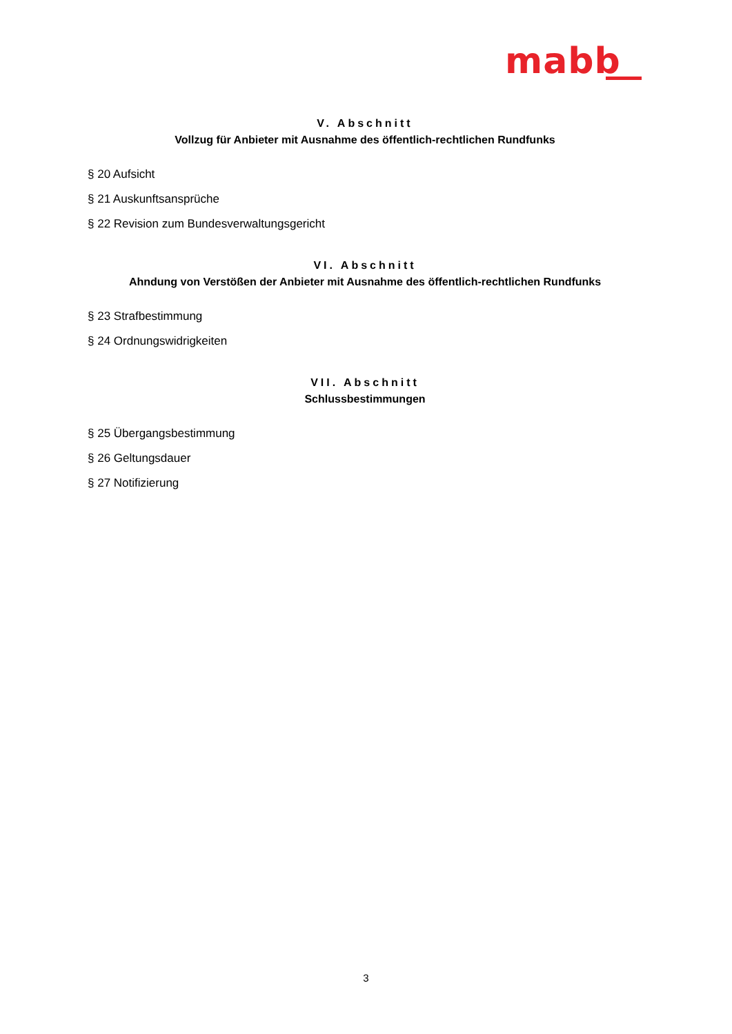mabb
V. Abschnitt
Vollzug für Anbieter mit Ausnahme des öffentlich-rechtlichen Rundfunks
§ 20 Aufsicht
§ 21 Auskunftsansprüche
§ 22 Revision zum Bundesverwaltungsgericht
VI. Abschnitt
Ahndung von Verstößen der Anbieter mit Ausnahme des öffentlich-rechtlichen Rundfunks
§ 23 Strafbestimmung
§ 24 Ordnungswidrigkeiten
VII. Abschnitt
Schlussbestimmungen
§ 25 Übergangsbestimmung
§ 26 Geltungsdauer
§ 27 Notifizierung
3